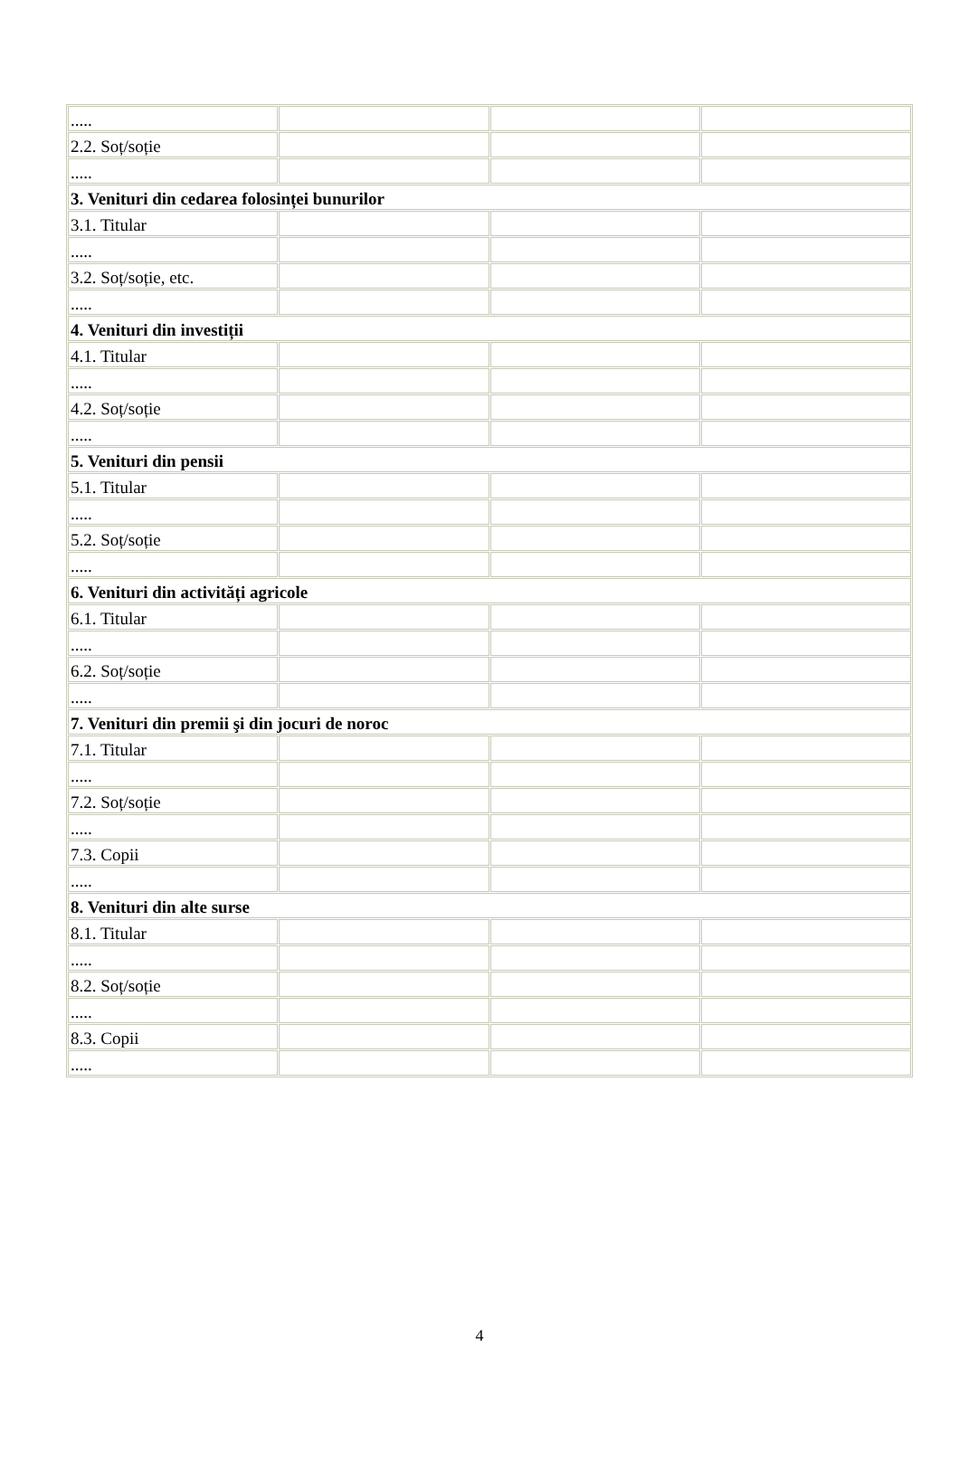| ..... | | | |
| 2.2. Soț/soție | | | |
| ..... | | | |
| 3. Venituri din cedarea folosinței bunurilor | | | |
| 3.1. Titular | | | |
| ..... | | | |
| 3.2. Soț/soție, etc. | | | |
| ..... | | | |
| 4. Venituri din investiții | | | |
| 4.1. Titular | | | |
| ..... | | | |
| 4.2. Soț/soție | | | |
| ..... | | | |
| 5. Venituri din pensii | | | |
| 5.1. Titular | | | |
| ..... | | | |
| 5.2. Soț/soție | | | |
| ..... | | | |
| 6. Venituri din activități agricole | | | |
| 6.1. Titular | | | |
| ..... | | | |
| 6.2. Soț/soție | | | |
| ..... | | | |
| 7. Venituri din premii şi din jocuri de noroc | | | |
| 7.1. Titular | | | |
| ..... | | | |
| 7.2. Soț/soție | | | |
| ..... | | | |
| 7.3. Copii | | | |
| ..... | | | |
| 8. Venituri din alte surse | | | |
| 8.1. Titular | | | |
| ..... | | | |
| 8.2. Soț/soție | | | |
| ..... | | | |
| 8.3. Copii | | | |
| ..... | | | |
4